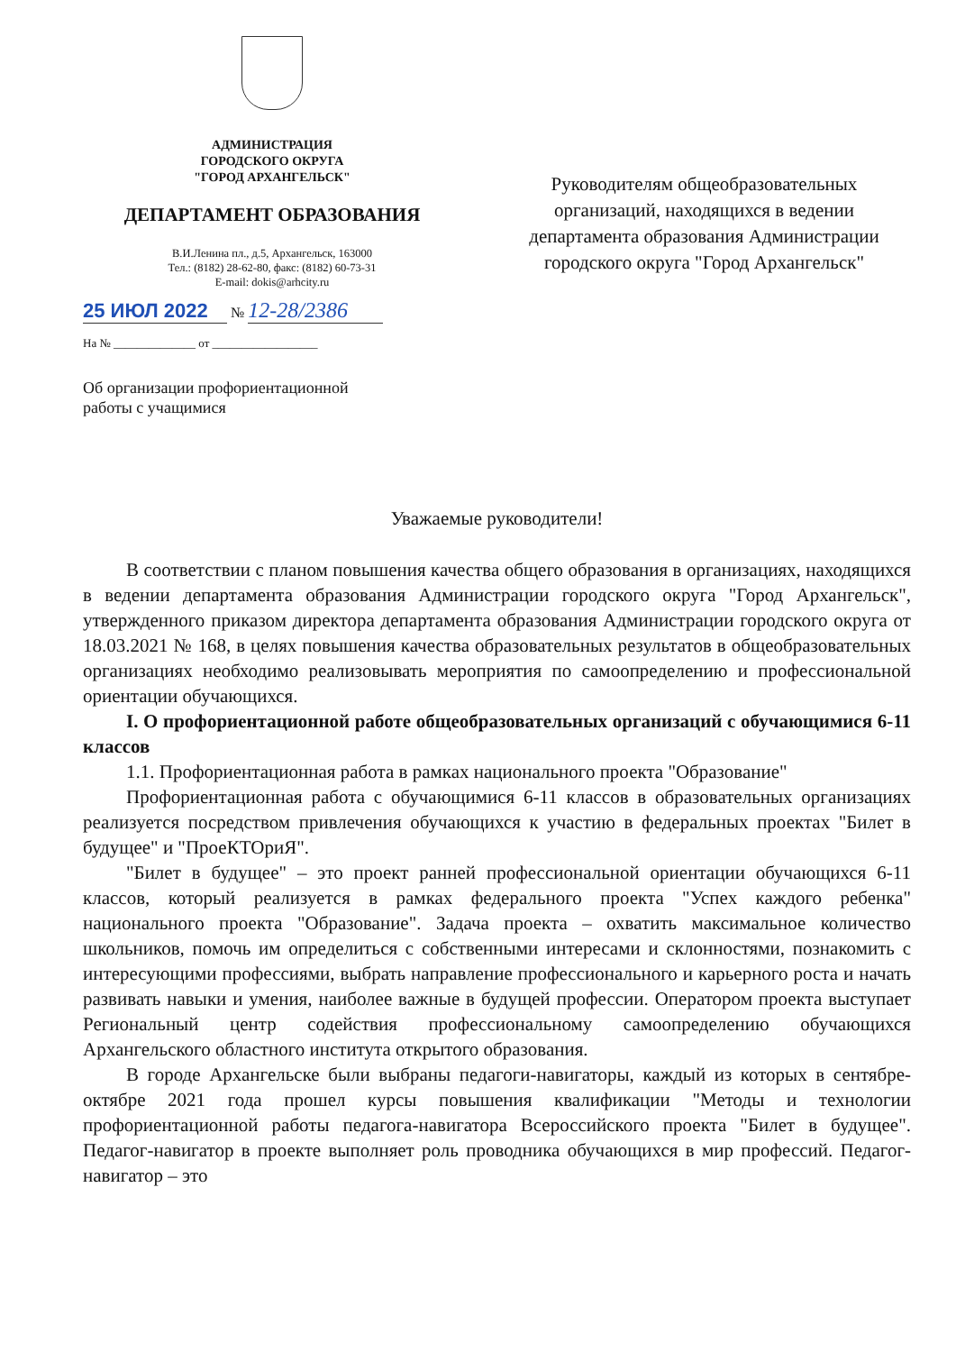АДМИНИСТРАЦИЯ
ГОРОДСКОГО ОКРУГА
"ГОРОД АРХАНГЕЛЬСК"
ДЕПАРТАМЕНТ ОБРАЗОВАНИЯ
В.И.Ленина пл., д.5, Архангельск, 163000
Тел.: (8182) 28-62-80, факс: (8182) 60-73-31
E-mail: dokis@arhcity.ru
25 ИЮЛ 2022 № 12-28/2386
На № ______________ от __________________
Об организации профориентационной
работы с учащимися
Руководителям общеобразовательных организаций, находящихся в ведении департамента образования Администрации городского округа "Город Архангельск"
Уважаемые руководители!
В соответствии с планом повышения качества общего образования в организациях, находящихся в ведении департамента образования Администрации городского округа "Город Архангельск", утвержденного приказом директора департамента образования Администрации городского округа от 18.03.2021 № 168, в целях повышения качества образовательных результатов в общеобразовательных организациях необходимо реализовывать мероприятия по самоопределению и профессиональной ориентации обучающихся.
I. О профориентационной работе общеобразовательных организаций с обучающимися 6-11 классов
1.1. Профориентационная работа в рамках национального проекта "Образование"
Профориентационная работа с обучающимися 6-11 классов в образовательных организациях реализуется посредством привлечения обучающихся к участию в федеральных проектах "Билет в будущее" и "ПроеКТОриЯ".
"Билет в будущее" – это проект ранней профессиональной ориентации обучающихся 6-11 классов, который реализуется в рамках федерального проекта "Успех каждого ребенка" национального проекта "Образование". Задача проекта – охватить максимальное количество школьников, помочь им определиться с собственными интересами и склонностями, познакомить с интересующими профессиями, выбрать направление профессионального и карьерного роста и начать развивать навыки и умения, наиболее важные в будущей профессии. Оператором проекта выступает Региональный центр содействия профессиональному самоопределению обучающихся Архангельского областного института открытого образования.
В городе Архангельске были выбраны педагоги-навигаторы, каждый из которых в сентябре-октябре 2021 года прошел курсы повышения квалификации "Методы и технологии профориентационной работы педагога-навигатора Всероссийского проекта "Билет в будущее". Педагог-навигатор в проекте выполняет роль проводника обучающихся в мир профессий. Педагог-навигатор – это